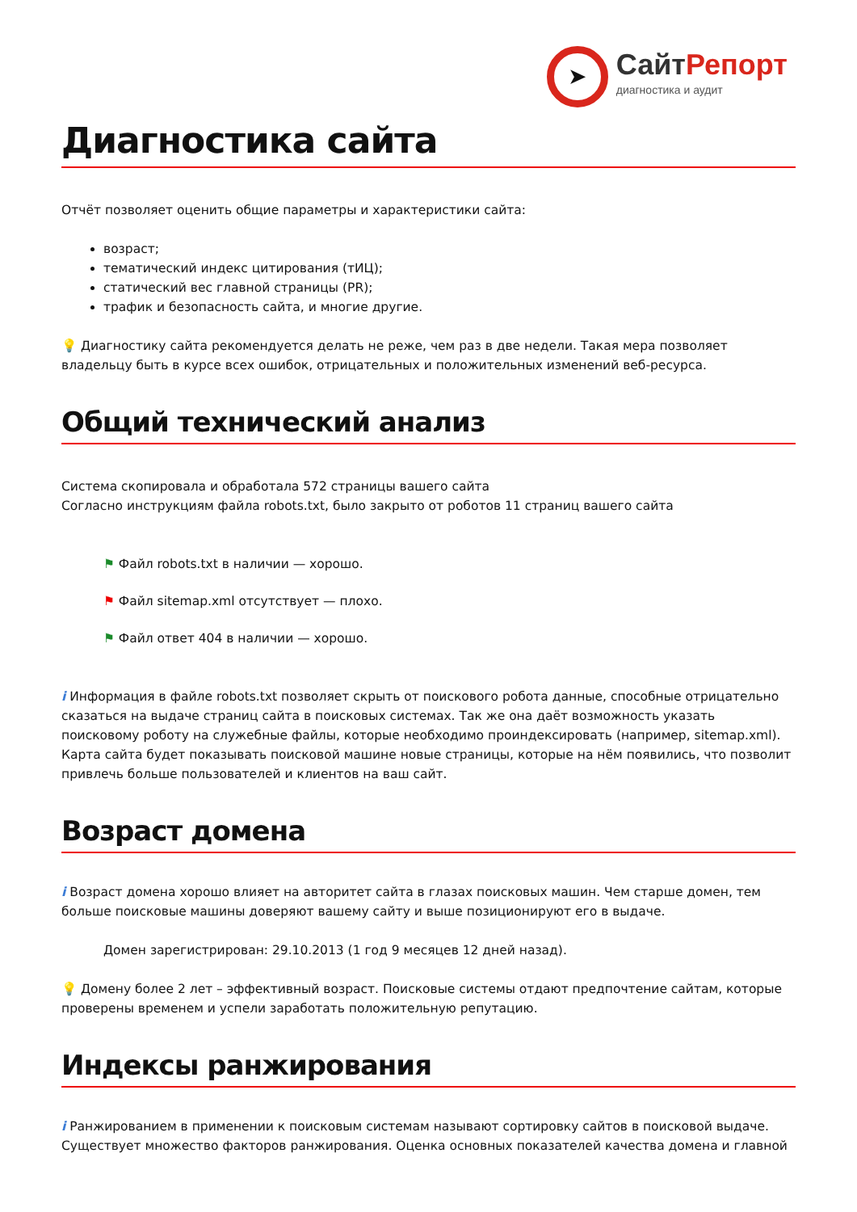➤
СайтРепорт
диагностика и аудит
Диагностика сайта
Отчёт позволяет оценить общие параметры и характеристики сайта:
возраст;
тематический индекс цитирования (тИЦ);
статический вес главной страницы (PR);
трафик и безопасность сайта, и многие другие.
💡 Диагностику сайта рекомендуется делать не реже, чем раз в две недели. Такая мера позволяет владельцу быть в курсе всех ошибок, отрицательных и положительных изменений веб-ресурса.
Общий технический анализ
Система скопировала и обработала 572 страницы вашего сайта
Согласно инструкциям файла robots.txt, было закрыто от роботов 11 страниц вашего сайта
⚑ Файл robots.txt в наличии — хорошо.
⚑ Файл sitemap.xml отсутствует — плохо.
⚑ Файл ответ 404 в наличии — хорошо.
i Информация в файле robots.txt позволяет скрыть от поискового робота данные, способные отрицательно сказаться на выдаче страниц сайта в поисковых системах. Так же она даёт возможность указать поисковому роботу на служебные файлы, которые необходимо проиндексировать (например, sitemap.xml). Карта сайта будет показывать поисковой машине новые страницы, которые на нём появились, что позволит привлечь больше пользователей и клиентов на ваш сайт.
Возраст домена
i Возраст домена хорошо влияет на авторитет сайта в глазах поисковых машин. Чем старше домен, тем больше поисковые машины доверяют вашему сайту и выше позиционируют его в выдаче.
Домен зарегистрирован: 29.10.2013 (1 год 9 месяцев 12 дней назад).
💡 Домену более 2 лет – эффективный возраст. Поисковые системы отдают предпочтение сайтам, которые проверены временем и успели заработать положительную репутацию.
Индексы ранжирования
i Ранжированием в применении к поисковым системам называют сортировку сайтов в поисковой выдаче. Существует множество факторов ранжирования. Оценка основных показателей качества домена и главной